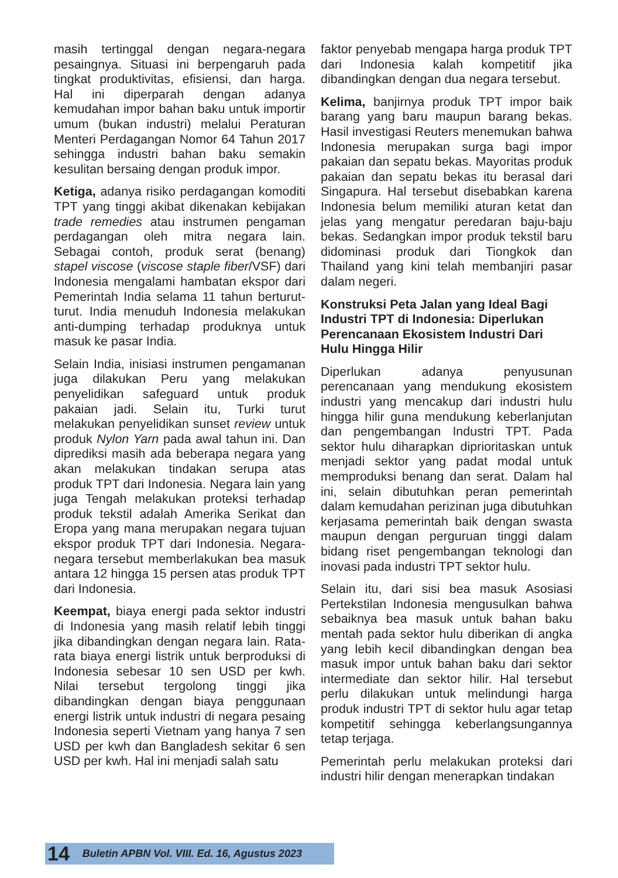masih tertinggal dengan negara-negara pesaingnya. Situasi ini berpengaruh pada tingkat produktivitas, efisiensi, dan harga. Hal ini diperparah dengan adanya kemudahan impor bahan baku untuk importir umum (bukan industri) melalui Peraturan Menteri Perdagangan Nomor 64 Tahun 2017 sehingga industri bahan baku semakin kesulitan bersaing dengan produk impor.
Ketiga, adanya risiko perdagangan komoditi TPT yang tinggi akibat dikenakan kebijakan trade remedies atau instrumen pengaman perdagangan oleh mitra negara lain. Sebagai contoh, produk serat (benang) stapel viscose (viscose staple fiber/VSF) dari Indonesia mengalami hambatan ekspor dari Pemerintah India selama 11 tahun berturut-turut. India menuduh Indonesia melakukan anti-dumping terhadap produknya untuk masuk ke pasar India.
Selain India, inisiasi instrumen pengamanan juga dilakukan Peru yang melakukan penyelidikan safeguard untuk produk pakaian jadi. Selain itu, Turki turut melakukan penyelidikan sunset review untuk produk Nylon Yarn pada awal tahun ini. Dan diprediksi masih ada beberapa negara yang akan melakukan tindakan serupa atas produk TPT dari Indonesia. Negara lain yang juga Tengah melakukan proteksi terhadap produk tekstil adalah Amerika Serikat dan Eropa yang mana merupakan negara tujuan ekspor produk TPT dari Indonesia. Negara-negara tersebut memberlakukan bea masuk antara 12 hingga 15 persen atas produk TPT dari Indonesia.
Keempat, biaya energi pada sektor industri di Indonesia yang masih relatif lebih tinggi jika dibandingkan dengan negara lain. Rata-rata biaya energi listrik untuk berproduksi di Indonesia sebesar 10 sen USD per kwh. Nilai tersebut tergolong tinggi jika dibandingkan dengan biaya penggunaan energi listrik untuk industri di negara pesaing Indonesia seperti Vietnam yang hanya 7 sen USD per kwh dan Bangladesh sekitar 6 sen USD per kwh. Hal ini menjadi salah satu
faktor penyebab mengapa harga produk TPT dari Indonesia kalah kompetitif jika dibandingkan dengan dua negara tersebut.
Kelima, banjirnya produk TPT impor baik barang yang baru maupun barang bekas. Hasil investigasi Reuters menemukan bahwa Indonesia merupakan surga bagi impor pakaian dan sepatu bekas. Mayoritas produk pakaian dan sepatu bekas itu berasal dari Singapura. Hal tersebut disebabkan karena Indonesia belum memiliki aturan ketat dan jelas yang mengatur peredaran baju-baju bekas. Sedangkan impor produk tekstil baru didominasi produk dari Tiongkok dan Thailand yang kini telah membanjiri pasar dalam negeri.
Konstruksi Peta Jalan yang Ideal Bagi Industri TPT di Indonesia: Diperlukan Perencanaan Ekosistem Industri Dari Hulu Hingga Hilir
Diperlukan adanya penyusunan perencanaan yang mendukung ekosistem industri yang mencakup dari industri hulu hingga hilir guna mendukung keberlanjutan dan pengembangan Industri TPT. Pada sektor hulu diharapkan diprioritaskan untuk menjadi sektor yang padat modal untuk memproduksi benang dan serat. Dalam hal ini, selain dibutuhkan peran pemerintah dalam kemudahan perizinan juga dibutuhkan kerjasama pemerintah baik dengan swasta maupun dengan perguruan tinggi dalam bidang riset pengembangan teknologi dan inovasi pada industri TPT sektor hulu.
Selain itu, dari sisi bea masuk Asosiasi Pertekstilan Indonesia mengusulkan bahwa sebaiknya bea masuk untuk bahan baku mentah pada sektor hulu diberikan di angka yang lebih kecil dibandingkan dengan bea masuk impor untuk bahan baku dari sektor intermediate dan sektor hilir. Hal tersebut perlu dilakukan untuk melindungi harga produk industri TPT di sektor hulu agar tetap kompetitif sehingga keberlangsungannya tetap terjaga.
Pemerintah perlu melakukan proteksi dari industri hilir dengan menerapkan tindakan
14 Buletin APBN Vol. VIII. Ed. 16, Agustus 2023